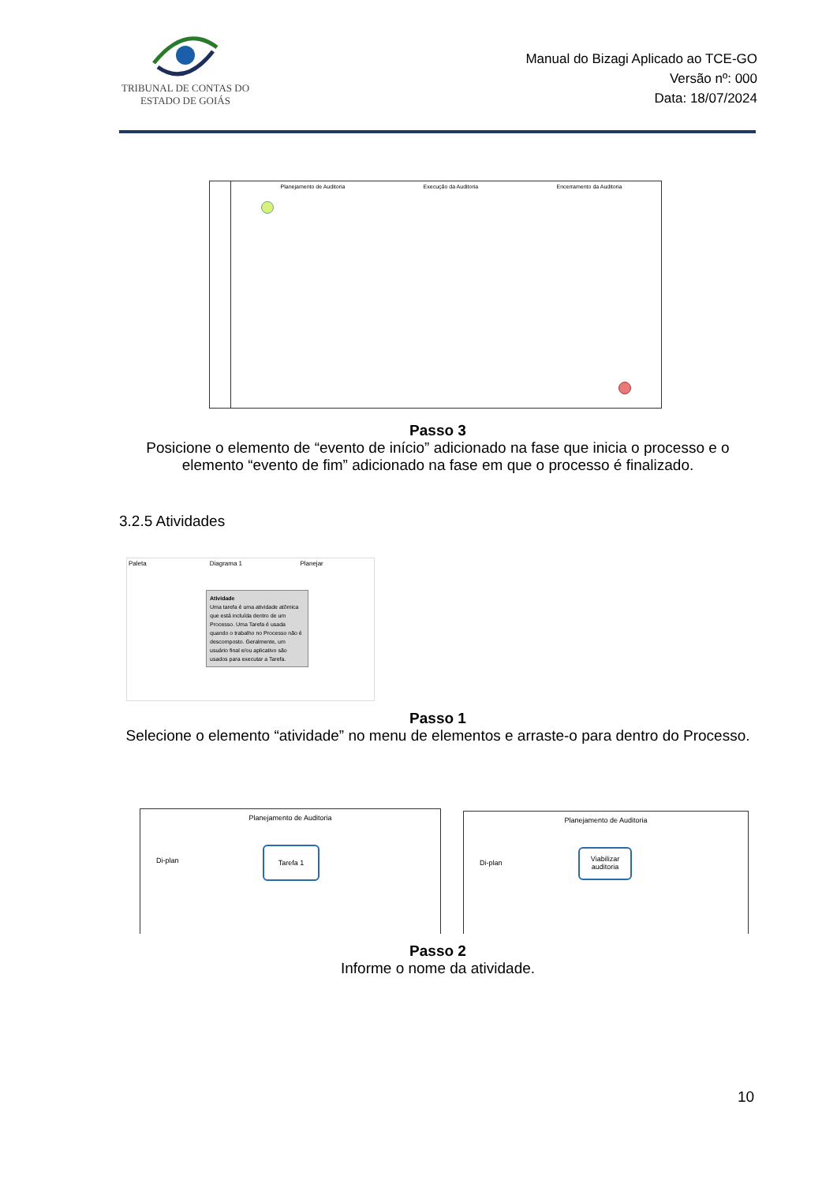TRIBUNAL DE CONTAS DO
ESTADO DE GOIÁS
Manual do Bizagi Aplicado ao TCE-GO
Versão nº: 000
Data: 18/07/2024
Planejamento de Auditoria Execução da Auditoria Encerramento da Auditoria
Passo 3
Posicione o elemento de “evento de início” adicionado na fase que inicia o processo e o elemento “evento de fim” adicionado na fase em que o processo é finalizado.
3.2.5 Atividades
Paleta Diagrama 1 Planejar
Atividade
Uma tarefa é uma atividade atômica que está incluída dentro de um Processo. Uma Tarefa é usada quando o trabalho no Processo não é descomposto. Geralmente, um usuário final e/ou aplicativo são usados para executar a Tarefa.
Passo 1
Selecione o elemento “atividade” no menu de elementos e arraste-o para dentro do Processo.
Planejamento de Auditoria
Tarefa 1
Di-plan
Planejamento de Auditoria
Viabilizar auditoria
Di-plan
Passo 2
Informe o nome da atividade.
10